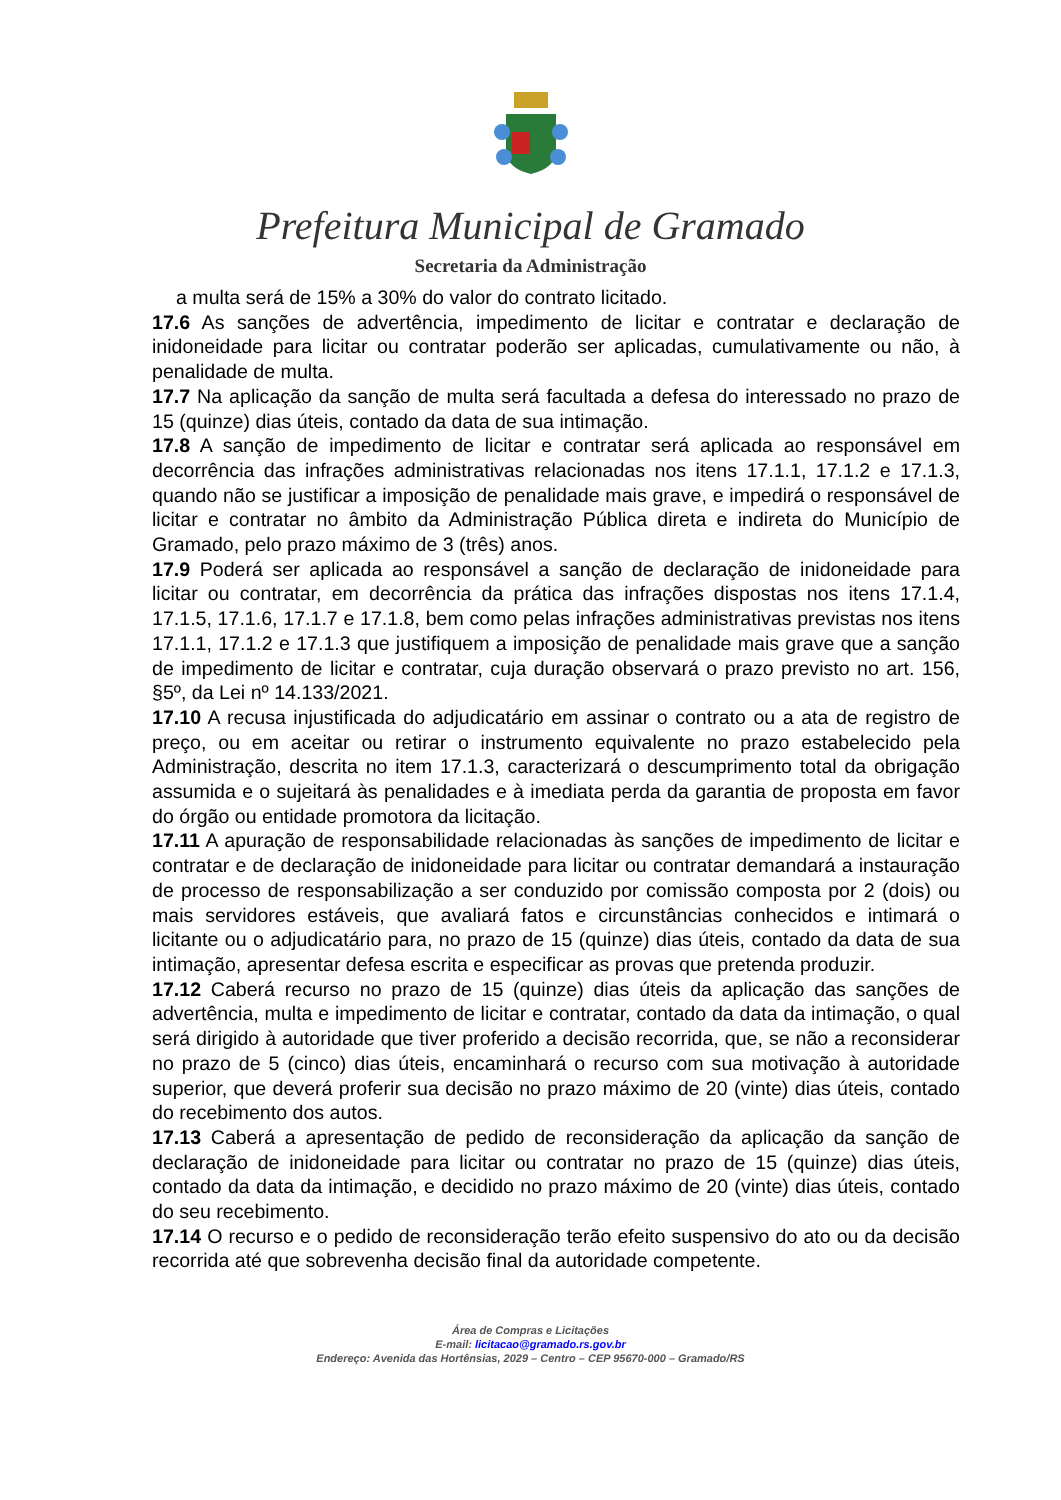Prefeitura Municipal de Gramado
Secretaria da Administração
a multa será de 15% a 30% do valor do contrato licitado.
17.6 As sanções de advertência, impedimento de licitar e contratar e declaração de inidoneidade para licitar ou contratar poderão ser aplicadas, cumulativamente ou não, à penalidade de multa.
17.7 Na aplicação da sanção de multa será facultada a defesa do interessado no prazo de 15 (quinze) dias úteis, contado da data de sua intimação.
17.8 A sanção de impedimento de licitar e contratar será aplicada ao responsável em decorrência das infrações administrativas relacionadas nos itens 17.1.1, 17.1.2 e 17.1.3, quando não se justificar a imposição de penalidade mais grave, e impedirá o responsável de licitar e contratar no âmbito da Administração Pública direta e indireta do Município de Gramado, pelo prazo máximo de 3 (três) anos.
17.9 Poderá ser aplicada ao responsável a sanção de declaração de inidoneidade para licitar ou contratar, em decorrência da prática das infrações dispostas nos itens 17.1.4, 17.1.5, 17.1.6, 17.1.7 e 17.1.8, bem como pelas infrações administrativas previstas nos itens 17.1.1, 17.1.2 e 17.1.3 que justifiquem a imposição de penalidade mais grave que a sanção de impedimento de licitar e contratar, cuja duração observará o prazo previsto no art. 156, §5º, da Lei nº 14.133/2021.
17.10 A recusa injustificada do adjudicatário em assinar o contrato ou a ata de registro de preço, ou em aceitar ou retirar o instrumento equivalente no prazo estabelecido pela Administração, descrita no item 17.1.3, caracterizará o descumprimento total da obrigação assumida e o sujeitará às penalidades e à imediata perda da garantia de proposta em favor do órgão ou entidade promotora da licitação.
17.11 A apuração de responsabilidade relacionadas às sanções de impedimento de licitar e contratar e de declaração de inidoneidade para licitar ou contratar demandará a instauração de processo de responsabilização a ser conduzido por comissão composta por 2 (dois) ou mais servidores estáveis, que avaliará fatos e circunstâncias conhecidos e intimará o licitante ou o adjudicatário para, no prazo de 15 (quinze) dias úteis, contado da data de sua intimação, apresentar defesa escrita e especificar as provas que pretenda produzir.
17.12 Caberá recurso no prazo de 15 (quinze) dias úteis da aplicação das sanções de advertência, multa e impedimento de licitar e contratar, contado da data da intimação, o qual será dirigido à autoridade que tiver proferido a decisão recorrida, que, se não a reconsiderar no prazo de 5 (cinco) dias úteis, encaminhará o recurso com sua motivação à autoridade superior, que deverá proferir sua decisão no prazo máximo de 20 (vinte) dias úteis, contado do recebimento dos autos.
17.13 Caberá a apresentação de pedido de reconsideração da aplicação da sanção de declaração de inidoneidade para licitar ou contratar no prazo de 15 (quinze) dias úteis, contado da data da intimação, e decidido no prazo máximo de 20 (vinte) dias úteis, contado do seu recebimento.
17.14 O recurso e o pedido de reconsideração terão efeito suspensivo do ato ou da decisão recorrida até que sobrevenha decisão final da autoridade competente.
Área de Compras e Licitações
E-mail: licitacao@gramado.rs.gov.br
Endereço: Avenida das Hortênsias, 2029 – Centro – CEP 95670-000 – Gramado/RS